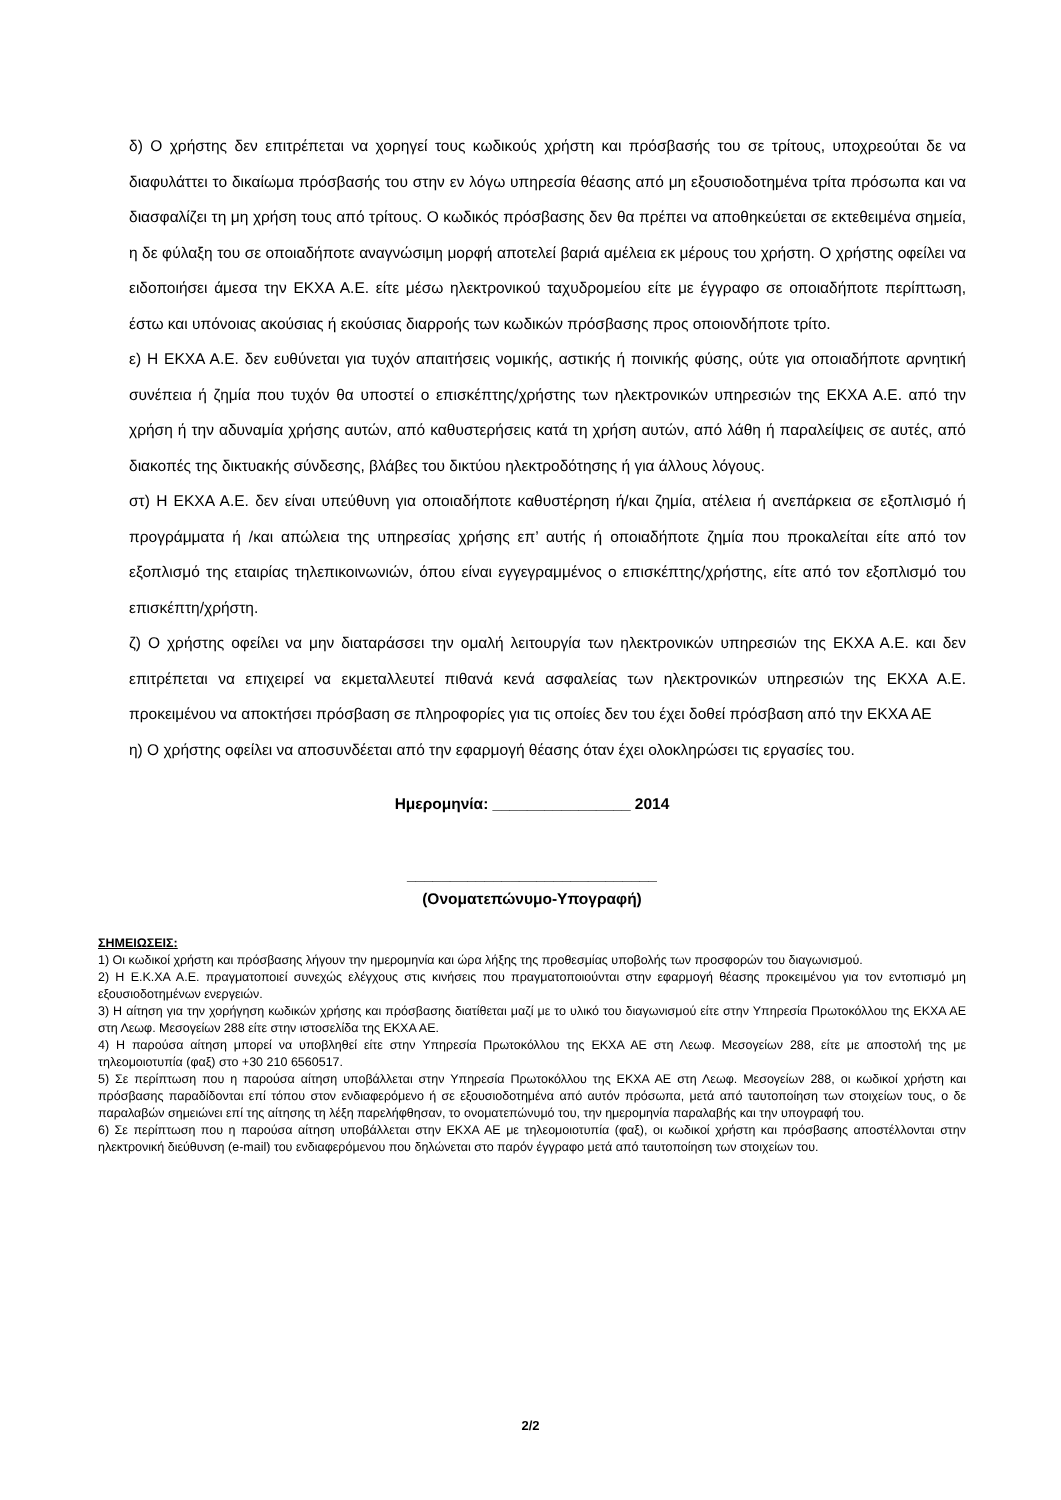δ) Ο χρήστης δεν επιτρέπεται να χορηγεί τους κωδικούς χρήστη και πρόσβασής του σε τρίτους, υποχρεούται δε να διαφυλάττει το δικαίωμα πρόσβασής του στην εν λόγω υπηρεσία θέασης από μη εξουσιοδοτημένα τρίτα πρόσωπα και να διασφαλίζει τη μη χρήση τους από τρίτους. Ο κωδικός πρόσβασης δεν θα πρέπει να αποθηκεύεται σε εκτεθειμένα σημεία, η δε φύλαξη του σε οποιαδήποτε αναγνώσιμη μορφή αποτελεί βαριά αμέλεια εκ μέρους του χρήστη. Ο χρήστης οφείλει να ειδοποιήσει άμεσα την ΕΚΧΑ Α.Ε. είτε μέσω ηλεκτρονικού ταχυδρομείου είτε με έγγραφο σε οποιαδήποτε περίπτωση, έστω και υπόνοιας ακούσιας ή εκούσιας διαρροής των κωδικών πρόσβασης προς οποιονδήποτε τρίτο.
ε) Η ΕΚΧΑ Α.Ε. δεν ευθύνεται για τυχόν απαιτήσεις νομικής, αστικής ή ποινικής φύσης, ούτε για οποιαδήποτε αρνητική συνέπεια ή ζημία που τυχόν θα υποστεί ο επισκέπτης/χρήστης των ηλεκτρονικών υπηρεσιών της ΕΚΧΑ Α.Ε. από την χρήση ή την αδυναμία χρήσης αυτών, από καθυστερήσεις κατά τη χρήση αυτών, από λάθη ή παραλείψεις σε αυτές, από διακοπές της δικτυακής σύνδεσης, βλάβες του δικτύου ηλεκτροδότησης ή για άλλους λόγους.
στ) Η ΕΚΧΑ Α.Ε. δεν είναι υπεύθυνη για οποιαδήποτε καθυστέρηση ή/και ζημία, ατέλεια ή ανεπάρκεια σε εξοπλισμό ή προγράμματα ή /και απώλεια της υπηρεσίας χρήσης επ’ αυτής ή οποιαδήποτε ζημία που προκαλείται είτε από τον εξοπλισμό της εταιρίας τηλεπικοινωνιών, όπου είναι εγγεγραμμένος ο επισκέπτης/χρήστης, είτε από τον εξοπλισμό του επισκέπτη/χρήστη.
ζ) Ο χρήστης οφείλει να μην διαταράσσει την ομαλή λειτουργία των ηλεκτρονικών υπηρεσιών της ΕΚΧΑ Α.Ε. και δεν επιτρέπεται να επιχειρεί να εκμεταλλευτεί πιθανά κενά ασφαλείας των ηλεκτρονικών υπηρεσιών της ΕΚΧΑ Α.Ε. προκειμένου να αποκτήσει πρόσβαση σε πληροφορίες για τις οποίες δεν του έχει δοθεί πρόσβαση από την ΕΚΧΑ ΑΕ
η) Ο χρήστης οφείλει να αποσυνδέεται από την εφαρμογή θέασης όταν έχει ολοκληρώσει τις εργασίες του.
Ημερομηνία: ________________ 2014
_____________________________
(Ονοματεπώνυμο-Υπογραφή)
ΣΗΜΕΙΩΣΕΙΣ:
1) Οι κωδικοί χρήστη και πρόσβασης λήγουν την ημερομηνία και ώρα λήξης της προθεσμίας υποβολής των προσφορών του διαγωνισμού.
2) Η Ε.Κ.ΧΑ Α.Ε. πραγματοποιεί συνεχώς ελέγχους στις κινήσεις που πραγματοποιούνται στην εφαρμογή θέασης προκειμένου για τον εντοπισμό μη εξουσιοδοτημένων ενεργειών.
3) Η αίτηση για την χορήγηση κωδικών χρήσης και πρόσβασης διατίθεται μαζί με το υλικό του διαγωνισμού είτε στην Υπηρεσία Πρωτοκόλλου της ΕΚΧΑ ΑΕ στη Λεωφ. Μεσογείων 288 είτε στην ιστοσελίδα της ΕΚΧΑ ΑΕ.
4) Η παρούσα αίτηση μπορεί να υποβληθεί είτε στην Υπηρεσία Πρωτοκόλλου της ΕΚΧΑ ΑΕ στη Λεωφ. Μεσογείων 288, είτε με αποστολή της με τηλεομοιοτυπία (φαξ) στο +30 210 6560517.
5) Σε περίπτωση που η παρούσα αίτηση υποβάλλεται στην Υπηρεσία Πρωτοκόλλου της ΕΚΧΑ ΑΕ στη Λεωφ. Μεσογείων 288, οι κωδικοί χρήστη και πρόσβασης παραδίδονται επί τόπου στον ενδιαφερόμενο ή σε εξουσιοδοτημένα από αυτόν πρόσωπα, μετά από ταυτοποίηση των στοιχείων τους, ο δε παραλαβών σημειώνει επί της αίτησης τη λέξη παρελήφθησαν, το ονοματεπώνυμό του, την ημερομηνία παραλαβής και την υπογραφή του.
6) Σε περίπτωση που η παρούσα αίτηση υποβάλλεται στην ΕΚΧΑ ΑΕ με τηλεομοιοτυπία (φαξ), οι κωδικοί χρήστη και πρόσβασης αποστέλλονται στην ηλεκτρονική διεύθυνση (e-mail) του ενδιαφερόμενου που δηλώνεται στο παρόν έγγραφο μετά από ταυτοποίηση των στοιχείων του.
2/2